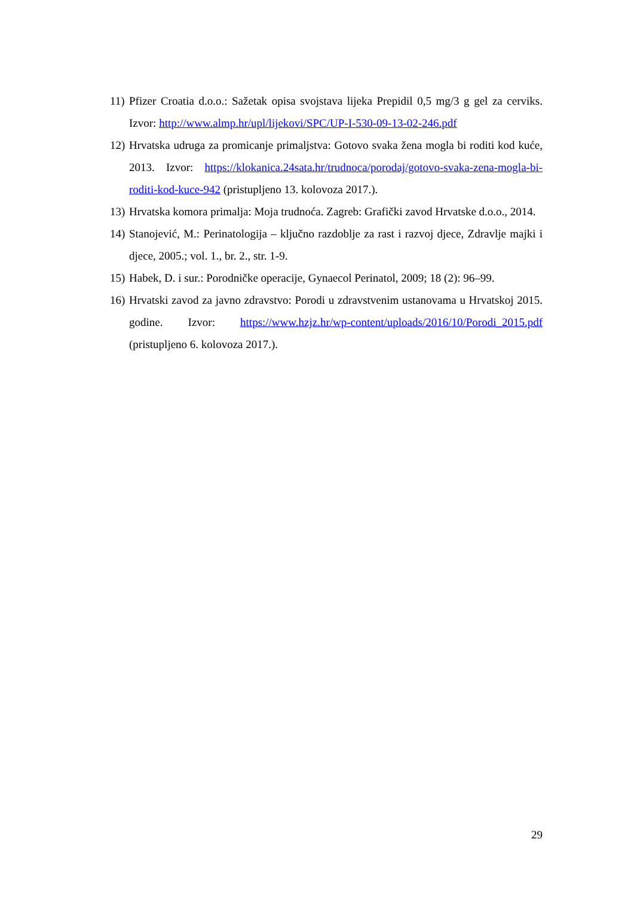11) Pfizer Croatia d.o.o.: Sažetak opisa svojstava lijeka Prepidil 0,5 mg/3 g gel za cerviks. Izvor: http://www.almp.hr/upl/lijekovi/SPC/UP-I-530-09-13-02-246.pdf
12) Hrvatska udruga za promicanje primaljstva: Gotovo svaka žena mogla bi roditi kod kuće, 2013. Izvor: https://klokanica.24sata.hr/trudnoca/porodaj/gotovo-svaka-zena-mogla-bi-roditi-kod-kuce-942 (pristupljeno 13. kolovoza 2017.).
13) Hrvatska komora primalja: Moja trudnoća. Zagreb: Grafički zavod Hrvatske d.o.o., 2014.
14) Stanojević, M.: Perinatologija – ključno razdoblje za rast i razvoj djece, Zdravlje majki i djece, 2005.; vol. 1., br. 2., str. 1-9.
15) Habek, D. i sur.: Porodničke operacije, Gynaecol Perinatol, 2009; 18 (2): 96–99.
16) Hrvatski zavod za javno zdravstvo: Porodi u zdravstvenim ustanovama u Hrvatskoj 2015. godine. Izvor: https://www.hzjz.hr/wp-content/uploads/2016/10/Porodi_2015.pdf (pristupljeno 6. kolovoza 2017.).
29